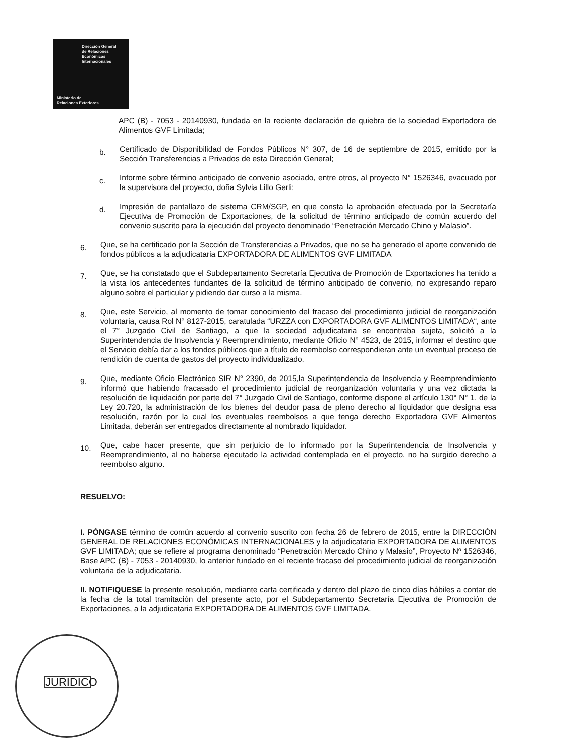Dirección General
de Relaciones
Económicas
Internacionales
Ministerio de
Relaciones Exteriores
APC (B) - 7053 - 20140930, fundada en la reciente declaración de quiebra de la sociedad Exportadora de Alimentos GVF Limitada;
b.
Certificado de Disponibilidad de Fondos Públicos N° 307, de 16 de septiembre de 2015, emitido por la Sección Transferencias a Privados de esta Dirección General;
c.
Informe sobre término anticipado de convenio asociado, entre otros, al proyecto N° 1526346, evacuado por la supervisora del proyecto, doña Sylvia Lillo Gerli;
d.
Impresión de pantallazo de sistema CRM/SGP, en que consta la aprobación efectuada por la Secretaría Ejecutiva de Promoción de Exportaciones, de la solicitud de término anticipado de común acuerdo del convenio suscrito para la ejecución del proyecto denominado “Penetración Mercado Chino y Malasio”.
6.
Que, se ha certificado por la Sección de Transferencias a Privados, que no se ha generado el aporte convenido de fondos públicos a la adjudicataria EXPORTADORA DE ALIMENTOS GVF LIMITADA
7.
Que, se ha constatado que el Subdepartamento Secretaría Ejecutiva de Promoción de Exportaciones ha tenido a la vista los antecedentes fundantes de la solicitud de término anticipado de convenio, no expresando reparo alguno sobre el particular y pidiendo dar curso a la misma.
8.
Que, este Servicio, al momento de tomar conocimiento del fracaso del procedimiento judicial de reorganización voluntaria, causa Rol N° 8127-2015, caratulada “URZZA con EXPORTADORA GVF ALIMENTOS LIMITADA“, ante el 7° Juzgado Civil de Santiago, a que la sociedad adjudicataria se encontraba sujeta, solicitó a la Superintendencia de Insolvencia y Reemprendimiento, mediante Oficio N° 4523, de 2015, informar el destino que el Servicio debía dar a los fondos públicos que a título de reembolso correspondieran ante un eventual proceso de rendición de cuenta de gastos del proyecto individualizado.
9.
Que, mediante Oficio Electrónico SIR N° 2390, de 2015,la Superintendencia de Insolvencia y Reemprendimiento informó que habiendo fracasado el procedimiento judicial de reorganización voluntaria y una vez dictada la resolución de liquidación por parte del 7° Juzgado Civil de Santiago, conforme dispone el artículo 130° N° 1, de la Ley 20.720, la administración de los bienes del deudor pasa de pleno derecho al liquidador que designa esa resolución, razón por la cual los eventuales reembolsos a que tenga derecho Exportadora GVF Alimentos Limitada, deberán ser entregados directamente al nombrado liquidador.
10.
Que, cabe hacer presente, que sin perjuicio de lo informado por la Superintendencia de Insolvencia y Reemprendimiento, al no haberse ejecutado la actividad contemplada en el proyecto, no ha surgido derecho a reembolso alguno.
RESUELVO:
I. PÓNGASE término de común acuerdo al convenio suscrito con fecha 26 de febrero de 2015, entre la DIRECCIÓN GENERAL DE RELACIONES ECONÓMICAS INTERNACIONALES y la adjudicataria EXPORTADORA DE ALIMENTOS GVF LIMITADA; que se refiere al programa denominado “Penetración Mercado Chino y Malasio”, Proyecto Nº 1526346, Base APC (B) - 7053 - 20140930, lo anterior fundado en el reciente fracaso del procedimiento judicial de reorganización voluntaria de la adjudicataria.
II. NOTIFIQUESE la presente resolución, mediante carta certificada y dentro del plazo de cinco días hábiles a contar de la fecha de la total tramitación del presente acto, por el Subdepartamento Secretaría Ejecutiva de Promoción de Exportaciones, a la adjudicataria EXPORTADORA DE ALIMENTOS GVF LIMITADA.
JURIDICO